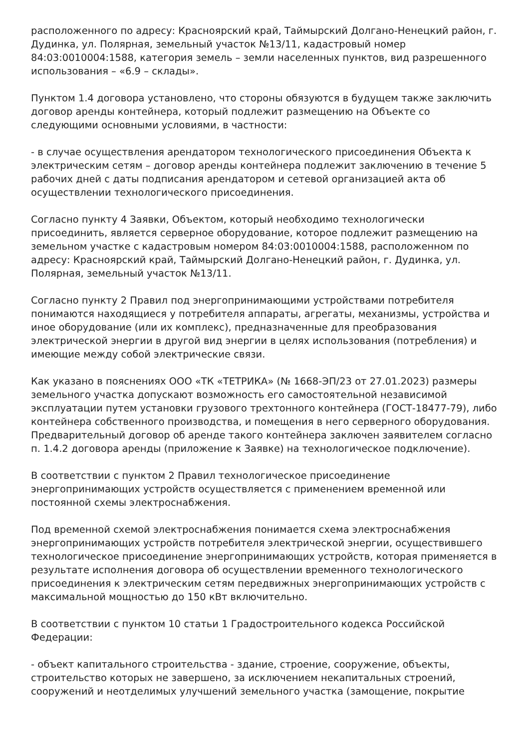расположенного по адресу: Красноярский край, Таймырский Долгано-Ненецкий район, г. Дудинка, ул. Полярная, земельный участок №13/11, кадастровый номер 84:03:0010004:1588, категория земель – земли населенных пунктов, вид разрешенного использования – «6.9 – склады».
Пунктом 1.4 договора установлено, что стороны обязуются в будущем также заключить договор аренды контейнера, который подлежит размещению на Объекте со следующими основными условиями, в частности:
- в случае осуществления арендатором технологического присоединения Объекта к электрическим сетям – договор аренды контейнера подлежит заключению в течение 5 рабочих дней с даты подписания арендатором и сетевой организацией акта об осуществлении технологического присоединения.
Согласно пункту 4 Заявки, Объектом, который необходимо технологически присоединить, является серверное оборудование, которое подлежит размещению на земельном участке с кадастровым номером 84:03:0010004:1588, расположенном по адресу: Красноярский край, Таймырский Долгано-Ненецкий район, г. Дудинка, ул. Полярная, земельный участок №13/11.
Согласно пункту 2 Правил под энергопринимающими устройствами потребителя понимаются находящиеся у потребителя аппараты, агрегаты, механизмы, устройства и иное оборудование (или их комплекс), предназначенные для преобразования электрической энергии в другой вид энергии в целях использования (потребления) и имеющие между собой электрические связи.
Как указано в пояснениях ООО «ТК «ТЕТРИКА» (№ 1668-ЭП/23 от 27.01.2023) размеры земельного участка допускают возможность его самостоятельной независимой эксплуатации путем установки грузового трехтонного контейнера (ГОСТ-18477-79), либо контейнера собственного производства, и помещения в него серверного оборудования. Предварительный договор об аренде такого контейнера заключен заявителем согласно п. 1.4.2 договора аренды (приложение к Заявке) на технологическое подключение).
В соответствии с пунктом 2 Правил технологическое присоединение энергопринимающих устройств осуществляется с применением временной или постоянной схемы электроснабжения.
Под временной схемой электроснабжения понимается схема электроснабжения энергопринимающих устройств потребителя электрической энергии, осуществившего технологическое присоединение энергопринимающих устройств, которая применяется в результате исполнения договора об осуществлении временного технологического присоединения к электрическим сетям передвижных энергопринимающих устройств с максимальной мощностью до 150 кВт включительно.
В соответствии с пунктом 10 статьи 1 Градостроительного кодекса Российской Федерации:
- объект капитального строительства - здание, строение, сооружение, объекты, строительство которых не завершено, за исключением некапитальных строений, сооружений и неотделимых улучшений земельного участка (замощение, покрытие